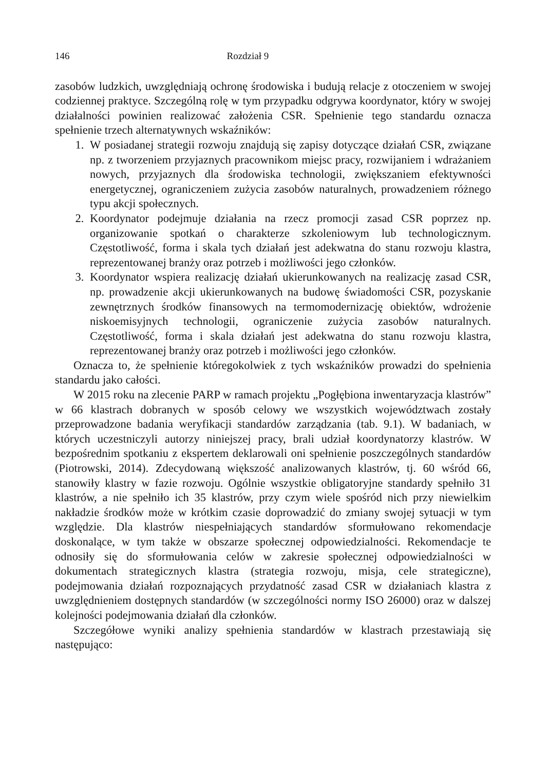146 Rozdział 9
zasobów ludzkich, uwzględniają ochronę środowiska i budują relacje z otoczeniem w swojej codziennej praktyce. Szczególną rolę w tym przypadku odgrywa koordynator, który w swojej działalności powinien realizować założenia CSR. Spełnienie tego standardu oznacza spełnienie trzech alternatywnych wskaźników:
1. W posiadanej strategii rozwoju znajdują się zapisy dotyczące działań CSR, związane np. z tworzeniem przyjaznych pracownikom miejsc pracy, rozwijaniem i wdrażaniem nowych, przyjaznych dla środowiska technologii, zwiększaniem efektywności energetycznej, ograniczeniem zużycia zasobów naturalnych, prowadzeniem różnego typu akcji społecznych.
2. Koordynator podejmuje działania na rzecz promocji zasad CSR poprzez np. organizowanie spotkań o charakterze szkoleniowym lub technologicznym. Częstotliwość, forma i skala tych działań jest adekwatna do stanu rozwoju klastra, reprezentowanej branży oraz potrzeb i możliwości jego członków.
3. Koordynator wspiera realizację działań ukierunkowanych na realizację zasad CSR, np. prowadzenie akcji ukierunkowanych na budowę świadomości CSR, pozyskanie zewnętrznych środków finansowych na termomodernizację obiektów, wdrożenie niskoemisyjnych technologii, ograniczenie zużycia zasobów naturalnych. Częstotliwość, forma i skala działań jest adekwatna do stanu rozwoju klastra, reprezentowanej branży oraz potrzeb i możliwości jego członków.
Oznacza to, że spełnienie któregokolwiek z tych wskaźników prowadzi do spełnienia standardu jako całości.
W 2015 roku na zlecenie PARP w ramach projektu „Pogłębiona inwentaryzacja klastrów” w 66 klastrach dobranych w sposób celowy we wszystkich województwach zostały przeprowadzone badania weryfikacji standardów zarządzania (tab. 9.1). W badaniach, w których uczestniczyli autorzy niniejszej pracy, brali udział koordynatorzy klastrów. W bezpośrednim spotkaniu z ekspertem deklarowali oni spełnienie poszczególnych standardów (Piotrowski, 2014). Zdecydowaną większość analizowanych klastrów, tj. 60 wśród 66, stanowiły klastry w fazie rozwoju. Ogólnie wszystkie obligatoryjne standardy spełniło 31 klastrów, a nie spełniło ich 35 klastrów, przy czym wiele spośród nich przy niewielkim nakładzie środków może w krótkim czasie doprowadzić do zmiany swojej sytuacji w tym względzie. Dla klastrów niespełniających standardów sformułowano rekomendacje doskonalące, w tym także w obszarze społecznej odpowiedzialności. Rekomendacje te odnosiły się do sformułowania celów w zakresie społecznej odpowiedzialności w dokumentach strategicznych klastra (strategia rozwoju, misja, cele strategiczne), podejmowania działań rozpoznających przydatność zasad CSR w działaniach klastra z uwzględnieniem dostępnych standardów (w szczególności normy ISO 26000) oraz w dalszej kolejności podejmowania działań dla członków.
Szczegółowe wyniki analizy spełnienia standardów w klastrach przestawiają się następująco: